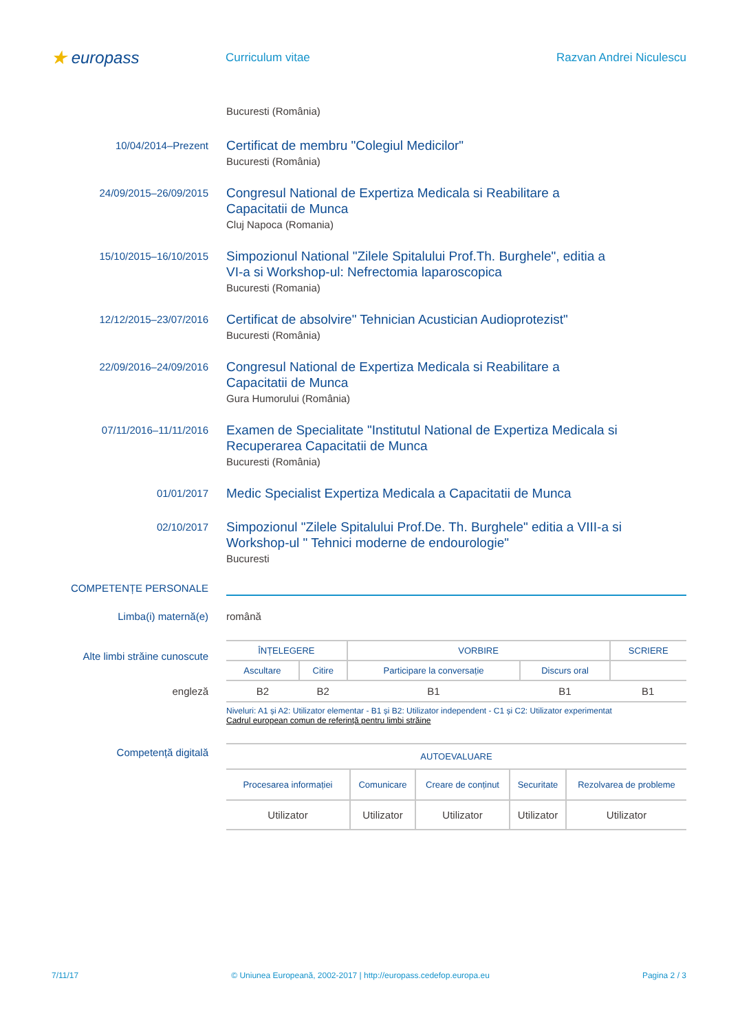★ europass
Curriculum vitae Razvan Andrei Niculescu
Bucuresti (România)
10/04/2014–Prezent
Certificat de membru "Colegiul Medicilor"
Bucuresti (România)
24/09/2015–26/09/2015
Congresul National de Expertiza Medicala si Reabilitare a
Capacitatii de Munca
Cluj Napoca (Romania)
15/10/2015–16/10/2015
Simpozionul National "Zilele Spitalului Prof.Th. Burghele", editia a
VI-a si Workshop-ul: Nefrectomia laparoscopica
Bucuresti (Romania)
12/12/2015–23/07/2016
Certificat de absolvire" Tehnician Acustician Audioprotezist"
Bucuresti (România)
22/09/2016–24/09/2016
Congresul National de Expertiza Medicala si Reabilitare a
Capacitatii de Munca
Gura Humorului (România)
07/11/2016–11/11/2016
Examen de Specialitate "Institutul National de Expertiza Medicala si
Recuperarea Capacitatii de Munca
Bucuresti (România)
01/01/2017
Medic Specialist Expertiza Medicala a Capacitatii de Munca
02/10/2017
Simpozionul "Zilele Spitalului Prof.De. Th. Burghele" editia a VIII-a si
Workshop-ul " Tehnici moderne de endourologie"
Bucuresti
COMPETENȚE PERSONALE
Limba(i) maternă(e) română
Alte limbi străine cunoscute
engleză
| ÎNȚELEGERE | | VORBIRE | | SCRIERE |
| --- | --- | --- | --- | --- |
| Ascultare | Citire | Participare la conversație | Discurs oral | |
| B2 | B2 | B1 | B1 | B1 |
Niveluri: A1 și A2: Utilizator elementar - B1 și B2: Utilizator independent - C1 și C2: Utilizator experimentat
Cadrul european comun de referință pentru limbi străine
Competență digitală
| AUTOEVALUARE | | | | |
| --- | --- | --- | --- | --- |
| Procesarea informației | Comunicare | Creare de conținut | Securitate | Rezolvarea de probleme |
| Utilizator | Utilizator | Utilizator | Utilizator | Utilizator |
7/11/17 © Uniunea Europeană, 2002-2017 | http://europass.cedefop.europa.eu Pagina 2 / 3